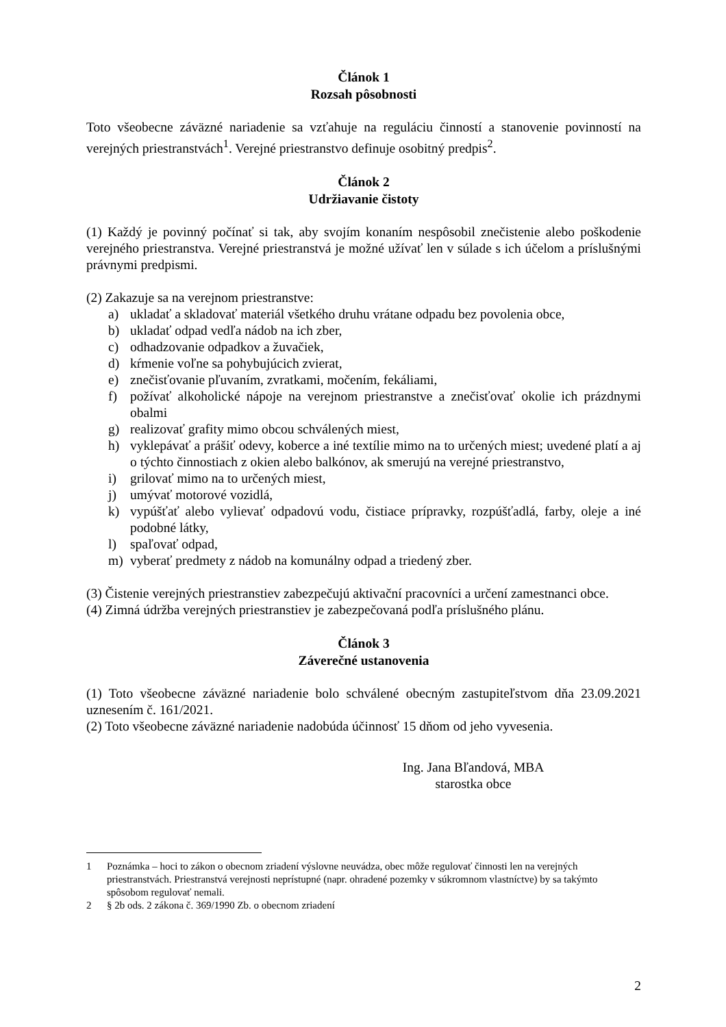Článok 1
Rozsah pôsobnosti
Toto všeobecne záväzné nariadenie sa vzťahuje na reguláciu činností a stanovenie povinností na verejných priestranstvách<sup>1</sup>. Verejné priestranstvo definuje osobitný predpis<sup>2</sup>.
Článok 2
Udržiavanie čistoty
(1) Každý je povinný počínať si tak, aby svojím konaním nespôsobil znečistenie alebo poškodenie verejného priestranstva. Verejné priestranstvá je možné užívať len v súlade s ich účelom a príslušnými právnymi predpismi.
(2) Zakazuje sa na verejnom priestranstve:
a) ukladať a skladovať materiál všetkého druhu vrátane odpadu bez povolenia obce,
b) ukladať odpad vedľa nádob na ich zber,
c) odhadzovanie odpadkov a žuvačiek,
d) kŕmenie voľne sa pohybujúcich zvierat,
e) znečisťovanie pľuvaním, zvratkami, močením, fekáliami,
f) požívať alkoholické nápoje na verejnom priestranstve a znečisťovať okolie ich prázdnymi obalmi
g) realizovať grafity mimo obcou schválených miest,
h) vyklepávať a prášiť odevy, koberce a iné textílie mimo na to určených miest; uvedené platí a aj o týchto činnostiach z okien alebo balkónov, ak smerujú na verejné priestranstvo,
i) grilovať mimo na to určených miest,
j) umývať motorové vozidlá,
k) vypúšťať alebo vylievať odpadovú vodu, čistiace prípravky, rozpúšťadlá, farby, oleje a iné podobné látky,
l) spaľovať odpad,
m) vyberať predmety z nádob na komunálny odpad a triedený zber.
(3) Čistenie verejných priestranstiev zabezpečujú aktivační pracovníci a určení zamestnanci obce.
(4) Zimná údržba verejných priestranstiev je zabezpečovaná podľa príslušného plánu.
Článok 3
Záverečné ustanovenia
(1) Toto všeobecne záväzné nariadenie bolo schválené obecným zastupiteľstvom dňa 23.09.2021 uznesením č. 161/2021.
(2) Toto všeobecne záväzné nariadenie nadobúda účinnosť 15 dňom od jeho vyvesenia.
Ing. Jana Bľandová, MBA
starostka obce
1 Poznámka – hoci to zákon o obecnom zriadení výslovne neuvádza, obec môže regulovať činnosti len na verejných priestranstvách. Priestranstvá verejnosti neprístupné (napr. ohradené pozemky v súkromnom vlastníctve) by sa takýmto spôsobom regulovať nemali.
2 § 2b ods. 2 zákona č. 369/1990 Zb. o obecnom zriadení
2